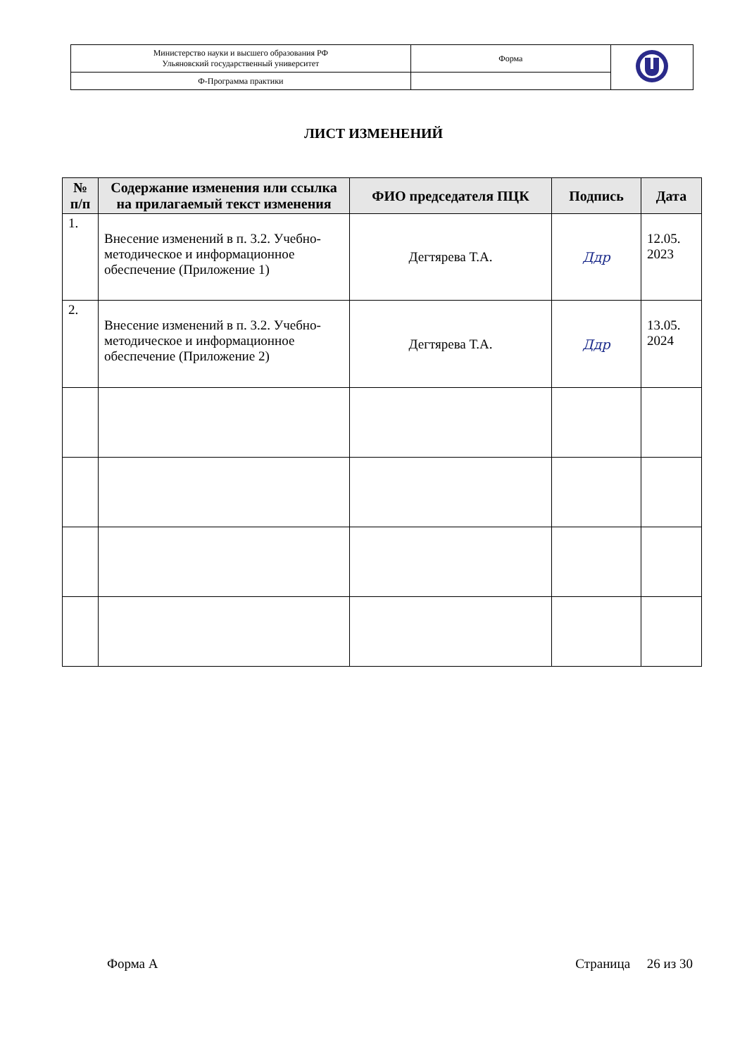| Министерство науки и высшего образования РФ Ульяновский государственный университет | Форма | |
| Ф-Программа практики | | |
ЛИСТ ИЗМЕНЕНИЙ
| № п/п | Содержание изменения или ссылка на прилагаемый текст изменения | ФИО председателя ПЦК | Подпись | Дата |
| --- | --- | --- | --- | --- |
| 1. | Внесение изменений в п. 3.2. Учебно-методическое и информационное обеспечение (Приложение 1) | Дегтярева Т.А. | Ддр | 12.05. 2023 |
| 2. | Внесение изменений в п. 3.2. Учебно-методическое и информационное обеспечение (Приложение 2) | Дегтярева Т.А. | Ддр | 13.05. 2024 |
Форма А Страница 26 из 30